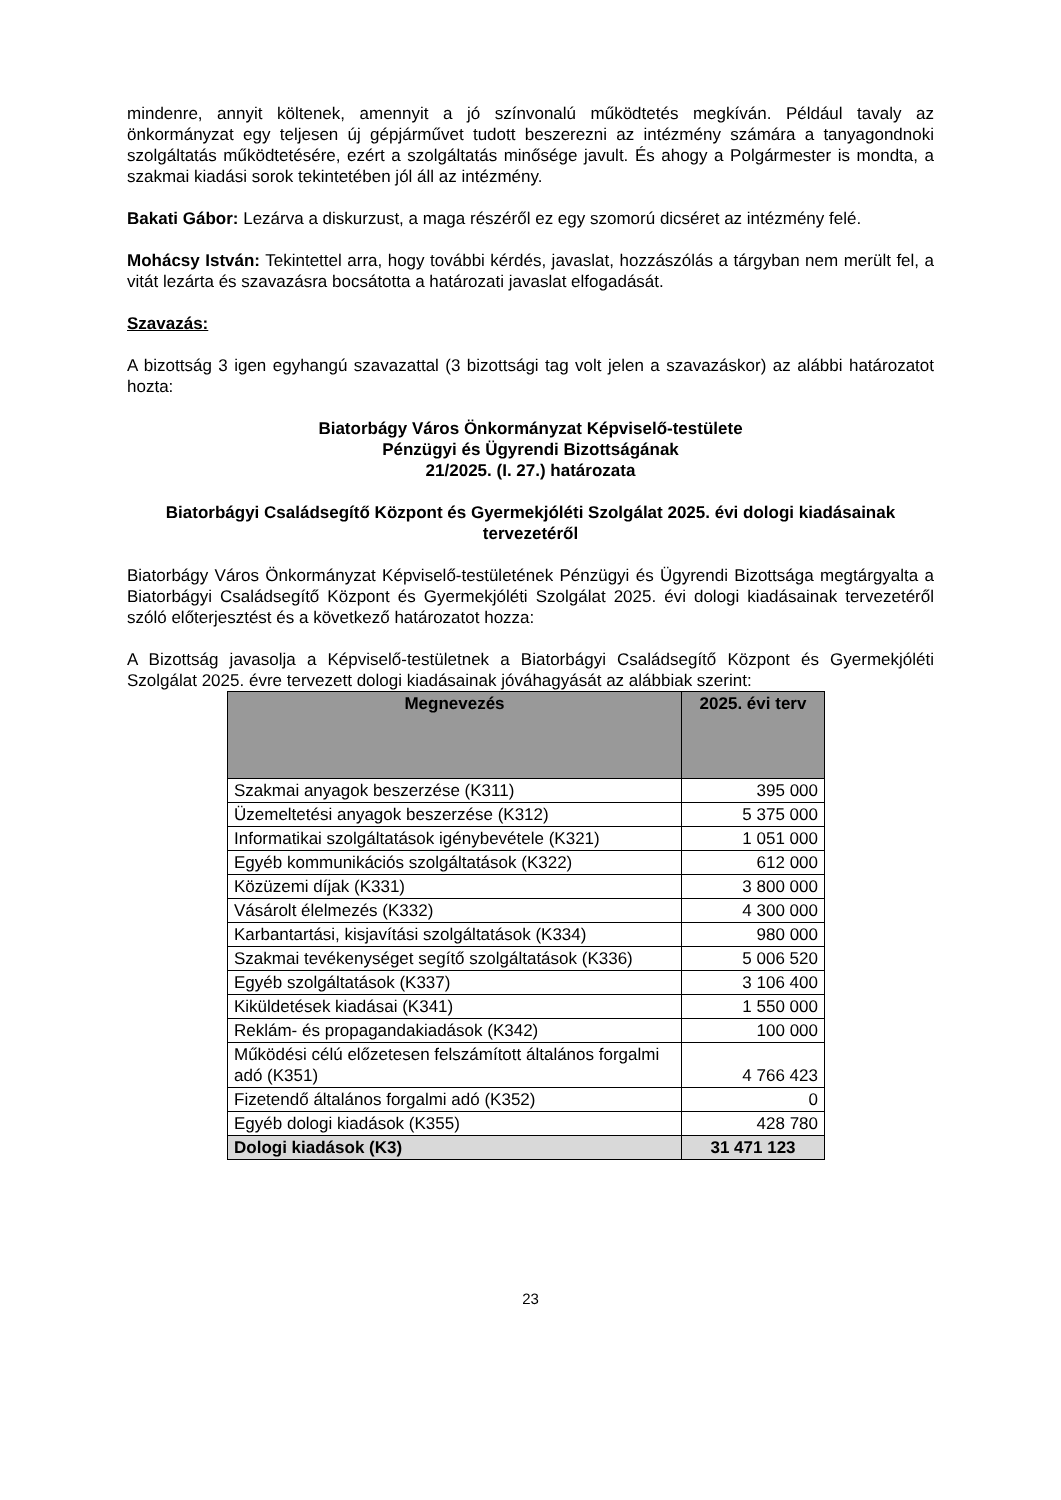mindenre, annyit költenek, amennyit a jó színvonalú működtetés megkíván. Például tavaly az önkormányzat egy teljesen új gépjárművet tudott beszerezni az intézmény számára a tanyagondnoki szolgáltatás működtetésére, ezért a szolgáltatás minősége javult. És ahogy a Polgármester is mondta, a szakmai kiadási sorok tekintetében jól áll az intézmény.
Bakati Gábor: Lezárva a diskurzust, a maga részéről ez egy szomorú dicséret az intézmény felé.
Mohácsy István: Tekintettel arra, hogy további kérdés, javaslat, hozzászólás a tárgyban nem merült fel, a vitát lezárta és szavazásra bocsátotta a határozati javaslat elfogadását.
Szavazás:
A bizottság 3 igen egyhangú szavazattal (3 bizottsági tag volt jelen a szavazáskor) az alábbi határozatot hozta:
Biatorbágy Város Önkormányzat Képviselő-testülete
Pénzügyi és Ügyrendi Bizottságának
21/2025. (I. 27.) határozata
Biatorbágyi Családsegítő Központ és Gyermekjóléti Szolgálat 2025. évi dologi kiadásainak tervezetéről
Biatorbágy Város Önkormányzat Képviselő-testületének Pénzügyi és Ügyrendi Bizottsága megtárgyalta a Biatorbágyi Családsegítő Központ és Gyermekjóléti Szolgálat 2025. évi dologi kiadásainak tervezetéről szóló előterjesztést és a következő határozatot hozza:
A Bizottság javasolja a Képviselő-testületnek a Biatorbágyi Családsegítő Központ és Gyermekjóléti Szolgálat 2025. évre tervezett dologi kiadásainak jóváhagyását az alábbiak szerint:
| Megnevezés | 2025. évi terv |
| --- | --- |
| Szakmai anyagok beszerzése (K311) | 395 000 |
| Üzemeltetési anyagok beszerzése (K312) | 5 375 000 |
| Informatikai szolgáltatások igénybevétele (K321) | 1 051 000 |
| Egyéb kommunikációs szolgáltatások (K322) | 612 000 |
| Közüzemi díjak (K331) | 3 800 000 |
| Vásárolt élelmezés (K332) | 4 300 000 |
| Karbantartási, kisjavítási szolgáltatások (K334) | 980 000 |
| Szakmai tevékenységet segítő szolgáltatások (K336) | 5 006 520 |
| Egyéb szolgáltatások (K337) | 3 106 400 |
| Kiküldetések kiadásai (K341) | 1 550 000 |
| Reklám- és propagandakiadások (K342) | 100 000 |
| Működési célú előzetesen felszámított általános forgalmi adó (K351) | 4 766 423 |
| Fizetendő általános forgalmi adó (K352) | 0 |
| Egyéb dologi kiadások (K355) | 428 780 |
| Dologi kiadások (K3) | 31 471 123 |
23